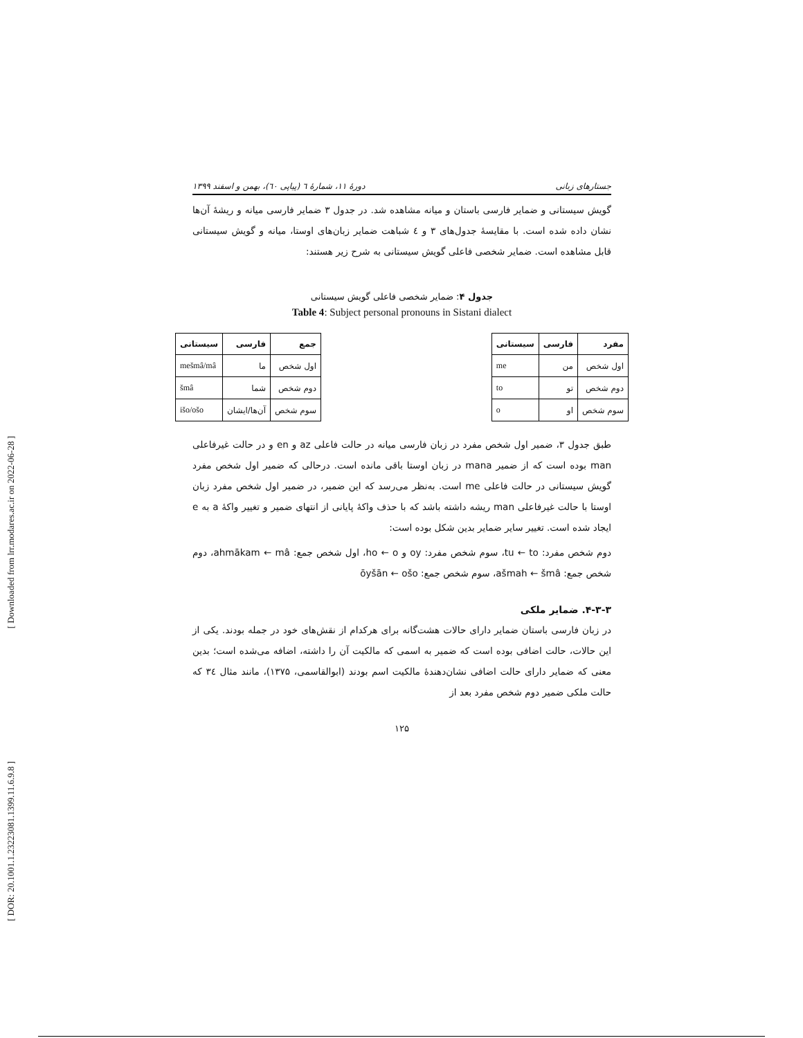[ Downloaded from lrr.modares.ac.ir on 2022-06-28 ]
[ DOR: 20.1001.1.23223081.1399.11.6.9.8 ]
جستارهای زبانی دورهٔ ۱۱، شمارهٔ ٦ (پیاپی ٦٠)، بهمن و اسفند ۱۳۹۹
گویش سیستانی و ضمایر فارسی باستان و میانه مشاهده شد. در جدول ۳ ضمایر فارسی میانه و ریشهٔ آن‌ها نشان داده شده است. با مقایسهٔ جدول‌های ۳ و ٤ شباهت ضمایر زبان‌های اوستا، میانه و گویش سیستانی قابل مشاهده است. ضمایر شخصی فاعلی گویش سیستانی به شرح زیر هستند:
جدول ۴: ضمایر شخصی فاعلی گویش سیستانی
Table 4: Subject personal pronouns in Sistani dialect
| مفرد | فارسی | سیستانی |
| --- | --- | --- |
| اول شخص | من | me |
| دوم شخص | تو | to |
| سوم شخص | او | o |
| جمع | فارسی | سیستانی |
| --- | --- | --- |
| اول شخص | ما | mešmâ/mâ |
| دوم شخص | شما | šmâ |
| سوم شخص | آن‌ها/ایشان | išo/ošo |
طبق جدول ۳، ضمیر اول شخص مفرد در زبان فارسی میانه در حالت فاعلی az و en و در حالت غیرفاعلی man بوده است که از ضمیر mana در زبان اوستا باقی مانده است. درحالی که ضمیر اول شخص مفرد گویش سیستانی در حالت فاعلی me است. به‌نظر می‌رسد که این ضمیر، در ضمیر اول شخص مفرد زبان اوستا با حالت غیرفاعلی man ریشه داشته باشد که با حذف واکهٔ پایانی از انتهای ضمیر و تغییر واکهٔ a به e ایجاد شده است. تغییر سایر ضمایر بدین شکل بوده است:
دوم شخص مفرد: tu ← to، سوم شخص مفرد: oy و ho ← o، اول شخص جمع: ahmākam ← mâ، دوم شخص جمع: ašmah ← šmâ، سوم شخص جمع: ōyšān ← ošo
۴-۳-۳. ضمایر ملکی
در زبان فارسی باستان ضمایر دارای حالات هشت‌گانه برای هرکدام از نقش‌های خود در جمله بودند. یکی از این حالات، حالت اضافی بوده است که ضمیر به اسمی که مالکیت آن را داشته، اضافه می‌شده است؛ بدین معنی که ضمایر دارای حالت اضافی نشان‌دهندهٔ مالکیت اسم بودند (ابوالقاسمی، ۱۳۷۵)، مانند مثال ۳٤ که حالت ملکی ضمیر دوم شخص مفرد بعد از
۱۲۵